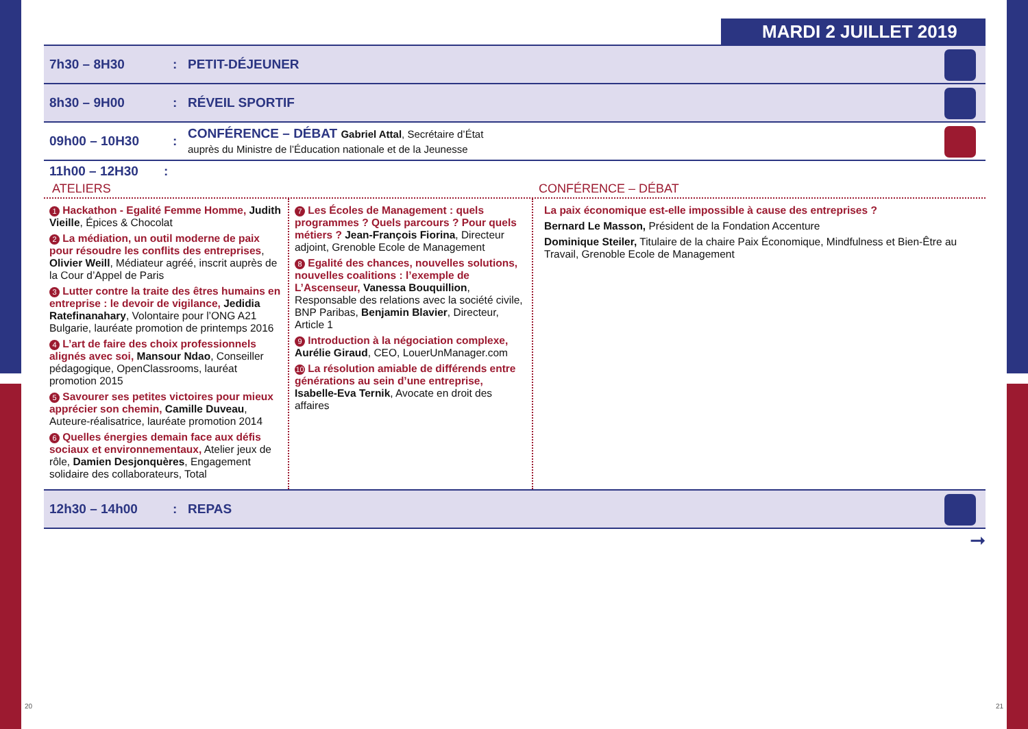MARDI 2 JUILLET 2019
7h30 – 8H30: PETIT-DÉJEUNER
8h30 – 9H00: RÉVEIL SPORTIF
09h00 – 10H30: CONFÉRENCE – DÉBAT Gabriel Attal, Secrétaire d’État
auprès du Ministre de l’Éducation nationale et de la Jeunesse
11h00 – 12H30 :
ATELIERS CONFÉRENCE – DÉBAT
1 Hackathon - Egalité Femme Homme, Judith Vieille, Épices & Chocolat
2 La médiation, un outil moderne de paix pour résoudre les conflits des entreprises, Olivier Weill, Médiateur agréé, inscrit auprès de la Cour d’Appel de Paris
3 Lutter contre la traite des êtres humains en entreprise : le devoir de vigilance, Jedidia Ratefinanahary, Volontaire pour l’ONG A21 Bulgarie, lauréate promotion de printemps 2016
4 L’art de faire des choix professionnels alignés avec soi, Mansour Ndao, Conseiller pédagogique, OpenClassrooms, lauréat promotion 2015
5 Savourer ses petites victoires pour mieux apprécier son chemin, Camille Duveau, Auteure-réalisatrice, lauréate promotion 2014
6 Quelles énergies demain face aux défis sociaux et environnementaux, Atelier jeux de rôle, Damien Desjonquères, Engagement solidaire des collaborateurs, Total
7 Les Écoles de Management : quels programmes ? Quels parcours ? Pour quels métiers ? Jean-François Fiorina, Directeur adjoint, Grenoble Ecole de Management
8 Egalité des chances, nouvelles solutions, nouvelles coalitions : l’exemple de L’Ascenseur, Vanessa Bouquillion, Responsable des relations avec la société civile, BNP Paribas, Benjamin Blavier, Directeur, Article 1
9 Introduction à la négociation complexe, Aurélie Giraud, CEO, LouerUnManager.com
10 La résolution amiable de différends entre générations au sein d’une entreprise, Isabelle-Eva Ternik, Avocate en droit des affaires
La paix économique est-elle impossible à cause des entreprises ?
Bernard Le Masson, Président de la Fondation Accenture
Dominique Steiler, Titulaire de la chaire Paix Économique, Mindfulness et Bien-Être au Travail, Grenoble Ecole de Management
12h30 – 14h00: REPAS
➞
20 21